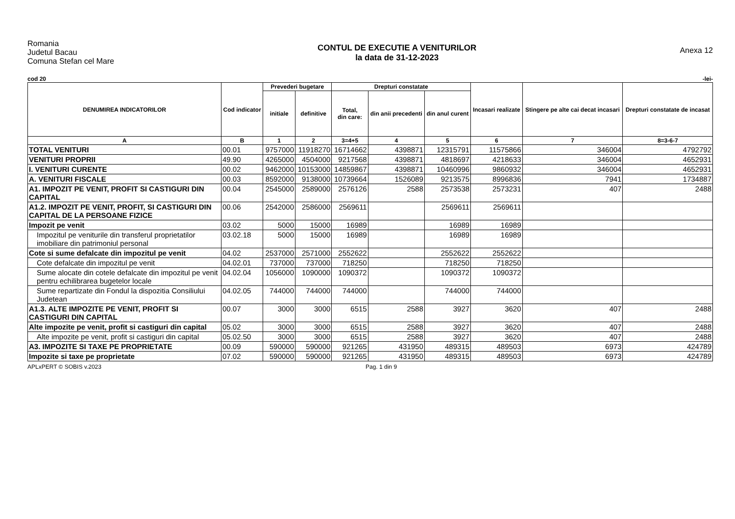Romania
Judetul Bacau
Comuna Stefan cel Mare
CONTUL DE EXECUTIE A VENITURILOR
la data de 31-12-2023
Anexa 12
cod 20 -lei-
| DENUMIREA INDICATORILOR | Cod indicator | Prevederi bugetare | | Drepturi constatate | | | Incasari realizate | Stingere pe alte cai decat incasari | Drepturi constatate de incasat |
| --- | --- | --- | --- | --- | --- | --- | --- | --- | --- |
| | | initiale | definitive | Total, din care: | din anii precedenti | din anul curent | | | |
| A | B | 1 | 2 | 3=4+5 | 4 | 5 | 6 | 7 | 8=3-6-7 |
| TOTAL VENITURI | 00.01 | 9757000 | 11918270 | 16714662 | 4398871 | 12315791 | 11575866 | 346004 | 4792792 |
| VENITURI PROPRII | 49.90 | 4265000 | 4504000 | 9217568 | 4398871 | 4818697 | 4218633 | 346004 | 4652931 |
| I. VENITURI CURENTE | 00.02 | 9462000 | 10153000 | 14859867 | 4398871 | 10460996 | 9860932 | 346004 | 4652931 |
| A. VENITURI FISCALE | 00.03 | 8592000 | 9138000 | 10739664 | 1526089 | 9213575 | 8996836 | 7941 | 1734887 |
| A1. IMPOZIT PE VENIT, PROFIT SI CASTIGURI DIN CAPITAL | 00.04 | 2545000 | 2589000 | 2576126 | 2588 | 2573538 | 2573231 | 407 | 2488 |
| A1.2. IMPOZIT PE VENIT, PROFIT, SI CASTIGURI DIN CAPITAL DE LA PERSOANE FIZICE | 00.06 | 2542000 | 2586000 | 2569611 | | 2569611 | 2569611 | | |
| Impozit pe venit | 03.02 | 5000 | 15000 | 16989 | | 16989 | 16989 | | |
| Impozitul pe veniturile din transferul proprietatilor imobiliare din patrimoniul personal | 03.02.18 | 5000 | 15000 | 16989 | | 16989 | 16989 | | |
| Cote si sume defalcate din impozitul pe venit | 04.02 | 2537000 | 2571000 | 2552622 | | 2552622 | 2552622 | | |
| Cote defalcate din impozitul pe venit | 04.02.01 | 737000 | 737000 | 718250 | | 718250 | 718250 | | |
| Sume alocate din cotele defalcate din impozitul pe venit pentru echilibrarea bugetelor locale | 04.02.04 | 1056000 | 1090000 | 1090372 | | 1090372 | 1090372 | | |
| Sume repartizate din Fondul la dispozitia Consiliului Judetean | 04.02.05 | 744000 | 744000 | 744000 | | 744000 | 744000 | | |
| A1.3. ALTE IMPOZITE PE VENIT, PROFIT SI CASTIGURI DIN CAPITAL | 00.07 | 3000 | 3000 | 6515 | 2588 | 3927 | 3620 | 407 | 2488 |
| Alte impozite pe venit, profit si castiguri din capital | 05.02 | 3000 | 3000 | 6515 | 2588 | 3927 | 3620 | 407 | 2488 |
| Alte impozite pe venit, profit si castiguri din capital | 05.02.50 | 3000 | 3000 | 6515 | 2588 | 3927 | 3620 | 407 | 2488 |
| A3. IMPOZITE SI TAXE PE PROPRIETATE | 00.09 | 590000 | 590000 | 921265 | 431950 | 489315 | 489503 | 6973 | 424789 |
| Impozite si taxe pe proprietate | 07.02 | 590000 | 590000 | 921265 | 431950 | 489315 | 489503 | 6973 | 424789 |
APLxPERT © SOBIS v.2023 Pag. 1 din 9